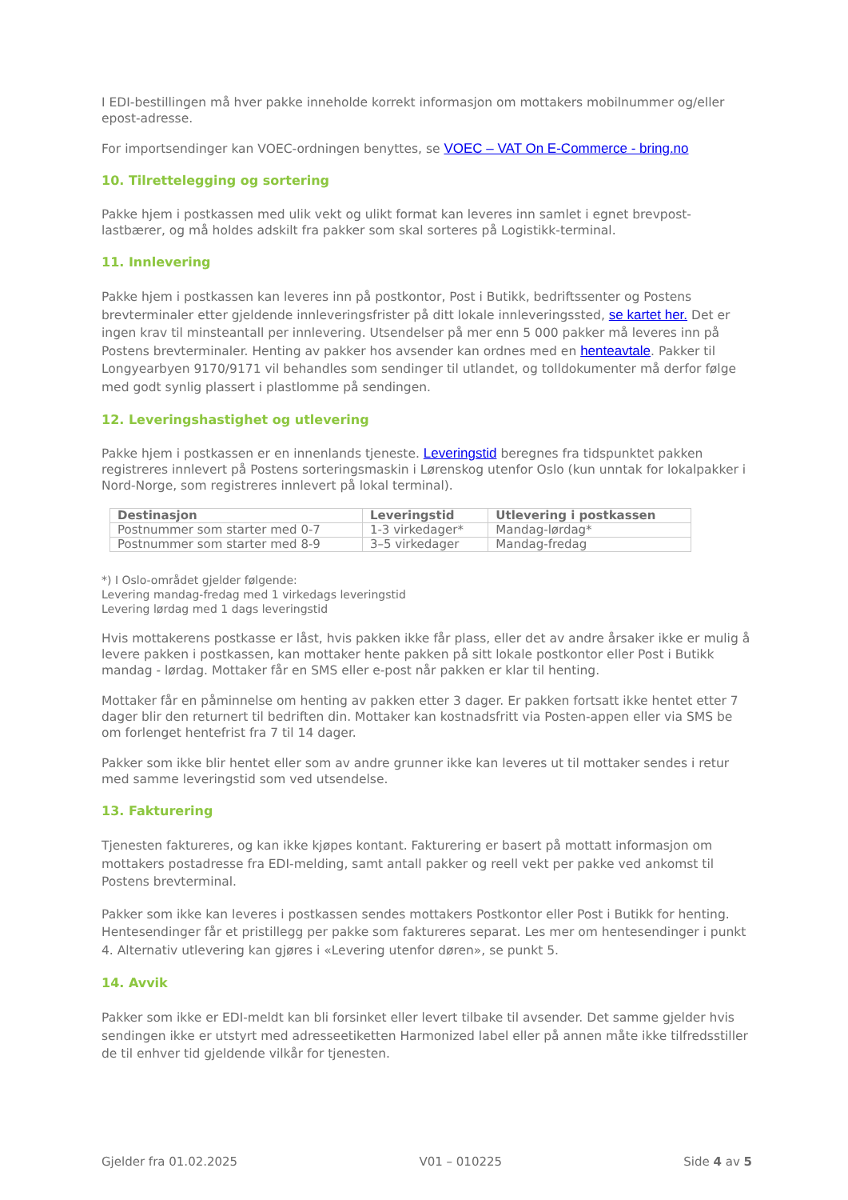I EDI-bestillingen må hver pakke inneholde korrekt informasjon om mottakers mobilnummer og/eller epost-adresse.
For importsendinger kan VOEC-ordningen benyttes, se VOEC – VAT On E-Commerce - bring.no
10. Tilrettelegging og sortering
Pakke hjem i postkassen med ulik vekt og ulikt format kan leveres inn samlet i egnet brevpost-lastbærer, og må holdes adskilt fra pakker som skal sorteres på Logistikk-terminal.
11. Innlevering
Pakke hjem i postkassen kan leveres inn på postkontor, Post i Butikk, bedriftssenter og Postens brevterminaler etter gjeldende innleveringsfrister på ditt lokale innleveringssted, se kartet her. Det er ingen krav til minsteantall per innlevering. Utsendelser på mer enn 5 000 pakker må leveres inn på Postens brevterminaler. Henting av pakker hos avsender kan ordnes med en henteavtale. Pakker til Longyearbyen 9170/9171 vil behandles som sendinger til utlandet, og tolldokumenter må derfor følge med godt synlig plassert i plastlomme på sendingen.
12. Leveringshastighet og utlevering
Pakke hjem i postkassen er en innenlands tjeneste. Leveringstid beregnes fra tidspunktet pakken registreres innlevert på Postens sorteringsmaskin i Lørenskog utenfor Oslo (kun unntak for lokalpakker i Nord-Norge, som registreres innlevert på lokal terminal).
| Destinasjon | Leveringstid | Utlevering i postkassen |
| --- | --- | --- |
| Postnummer som starter med 0-7 | 1-3 virkedager* | Mandag-lørdag* |
| Postnummer som starter med 8-9 | 3–5 virkedager | Mandag-fredag |
*) I Oslo-området gjelder følgende:
Levering mandag-fredag med 1 virkedags leveringstid
Levering lørdag med 1 dags leveringstid
Hvis mottakerens postkasse er låst, hvis pakken ikke får plass, eller det av andre årsaker ikke er mulig å levere pakken i postkassen, kan mottaker hente pakken på sitt lokale postkontor eller Post i Butikk mandag - lørdag. Mottaker får en SMS eller e-post når pakken er klar til henting.
Mottaker får en påminnelse om henting av pakken etter 3 dager. Er pakken fortsatt ikke hentet etter 7 dager blir den returnert til bedriften din. Mottaker kan kostnadsfritt via Posten-appen eller via SMS be om forlenget hentefrist fra 7 til 14 dager.
Pakker som ikke blir hentet eller som av andre grunner ikke kan leveres ut til mottaker sendes i retur med samme leveringstid som ved utsendelse.
13. Fakturering
Tjenesten faktureres, og kan ikke kjøpes kontant. Fakturering er basert på mottatt informasjon om mottakers postadresse fra EDI-melding, samt antall pakker og reell vekt per pakke ved ankomst til Postens brevterminal.
Pakker som ikke kan leveres i postkassen sendes mottakers Postkontor eller Post i Butikk for henting. Hentesendinger får et pristillegg per pakke som faktureres separat. Les mer om hentesendinger i punkt 4. Alternativ utlevering kan gjøres i «Levering utenfor døren», se punkt 5.
14. Avvik
Pakker som ikke er EDI-meldt kan bli forsinket eller levert tilbake til avsender. Det samme gjelder hvis sendingen ikke er utstyrt med adresseetiketten Harmonized label eller på annen måte ikke tilfredsstiller de til enhver tid gjeldende vilkår for tjenesten.
Gjelder fra 01.02.2025 V01 – 010225 Side 4 av 5